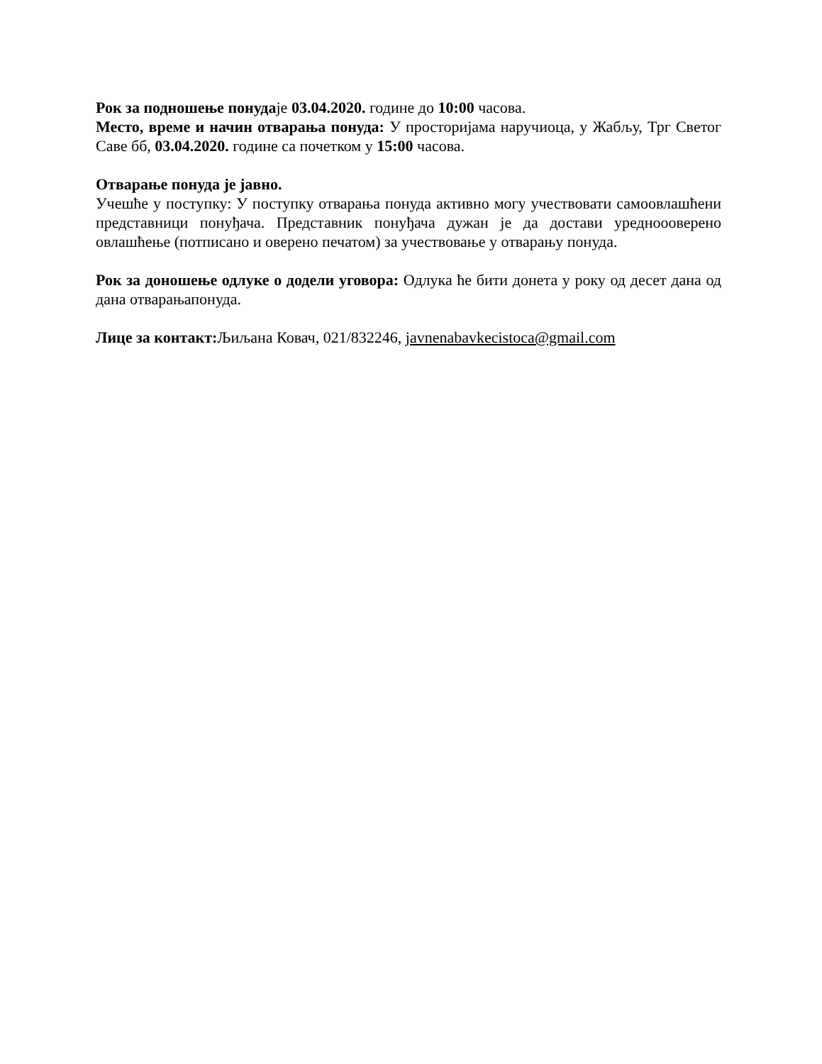Рок за подношење понудаје 03.04.2020. године до 10:00 часова.
Место, време и начин отварања понуда: У просторијама наручиоца, у Жабљу, Трг Светог Саве бб, 03.04.2020. године са почетком у 15:00 часова.
Отварање понуда је јавно.
Учешће у поступку: У поступку отварања понуда активно могу учествовати самоовлашћени представници понуђача. Представник понуђача дужан је да достави уредноооверено овлашћење (потписано и оверено печатом) за учествовање у отварању понуда.
Рок за доношење одлуке о додели уговора: Одлука ће бити донета у року од десет дана од дана отварањапонуда.
Лице за контакт: Љиљана Ковач, 021/832246, javnenabavkecistoca@gmail.com